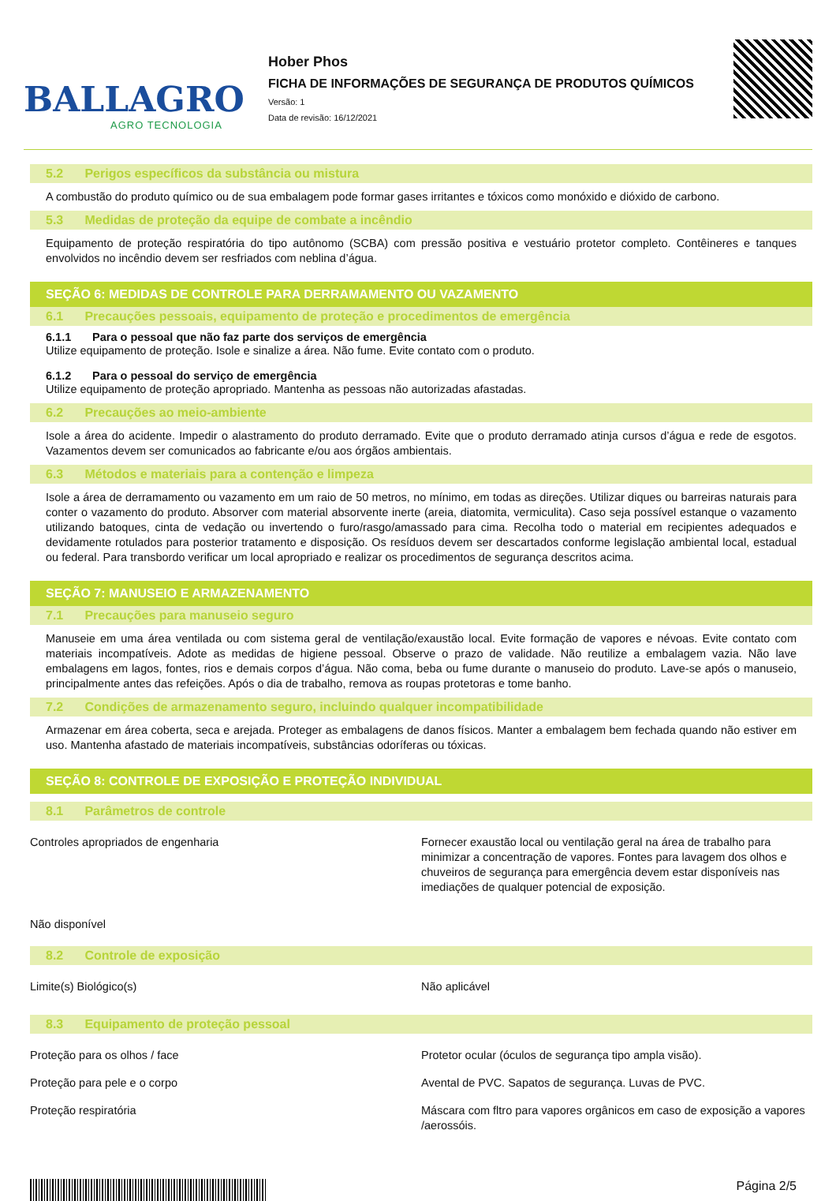BALLAGRO
AGRO TECNOLOGIA
Hober Phos
FICHA DE INFORMAÇÕES DE SEGURANÇA DE PRODUTOS QUÍMICOS
Versão: 1
Data de revisão: 16/12/2021
5.2 Perigos específicos da substância ou mistura
A combustão do produto químico ou de sua embalagem pode formar gases irritantes e tóxicos como monóxido e dióxido de carbono.
5.3 Medidas de proteção da equipe de combate a incêndio
Equipamento de proteção respiratória do tipo autônomo (SCBA) com pressão positiva e vestuário protetor completo. Contêineres e tanques envolvidos no incêndio devem ser resfriados com neblina d’água.
SEÇÃO 6: MEDIDAS DE CONTROLE PARA DERRAMAMENTO OU VAZAMENTO
6.1 Precauções pessoais, equipamento de proteção e procedimentos de emergência
6.1.1 Para o pessoal que não faz parte dos serviços de emergência
Utilize equipamento de proteção. Isole e sinalize a área. Não fume. Evite contato com o produto.
6.1.2 Para o pessoal do serviço de emergência
Utilize equipamento de proteção apropriado. Mantenha as pessoas não autorizadas afastadas.
6.2 Precauções ao meio-ambiente
Isole a área do acidente. Impedir o alastramento do produto derramado. Evite que o produto derramado atinja cursos d’água e rede de esgotos. Vazamentos devem ser comunicados ao fabricante e/ou aos órgãos ambientais.
6.3 Métodos e materiais para a contenção e limpeza
Isole a área de derramamento ou vazamento em um raio de 50 metros, no mínimo, em todas as direções. Utilizar diques ou barreiras naturais para conter o vazamento do produto. Absorver com material absorvente inerte (areia, diatomita, vermiculita). Caso seja possível estanque o vazamento utilizando batoques, cinta de vedação ou invertendo o furo/rasgo/amassado para cima. Recolha todo o material em recipientes adequados e devidamente rotulados para posterior tratamento e disposição. Os resíduos devem ser descartados conforme legislação ambiental local, estadual ou federal. Para transbordo verificar um local apropriado e realizar os procedimentos de segurança descritos acima.
SEÇÃO 7: MANUSEIO E ARMAZENAMENTO
7.1 Precauções para manuseio seguro
Manuseie em uma área ventilada ou com sistema geral de ventilação/exaustão local. Evite formação de vapores e névoas. Evite contato com materiais incompatíveis. Adote as medidas de higiene pessoal. Observe o prazo de validade. Não reutilize a embalagem vazia. Não lave embalagens em lagos, fontes, rios e demais corpos d’água. Não coma, beba ou fume durante o manuseio do produto. Lave-se após o manuseio, principalmente antes das refeições. Após o dia de trabalho, remova as roupas protetoras e tome banho.
7.2 Condições de armazenamento seguro, incluindo qualquer incompatibilidade
Armazenar em área coberta, seca e arejada. Proteger as embalagens de danos físicos. Manter a embalagem bem fechada quando não estiver em uso. Mantenha afastado de materiais incompatíveis, substâncias odoríferas ou tóxicas.
SEÇÃO 8: CONTROLE DE EXPOSIÇÃO E PROTEÇÃO INDIVIDUAL
8.1 Parâmetros de controle
| Controles apropriados de engenharia | Fornecer exaustão local ou ventilação geral na área de trabalho para minimizar a concentração de vapores. Fontes para lavagem dos olhos e chuveiros de segurança para emergência devem estar disponíveis nas imediações de qualquer potencial de exposição. |
| Não disponível | |
8.2 Controle de exposição
| Limite(s) Biológico(s) | Não aplicável |
8.3 Equipamento de proteção pessoal
| Proteção para os olhos / face | Protetor ocular (óculos de segurança tipo ampla visão). |
| Proteção para pele e o corpo | Avental de PVC. Sapatos de segurança. Luvas de PVC. |
| Proteção respiratória | Máscara com fltro para vapores orgânicos em caso de exposição a vapores /aerossóis. |
Página 2/5